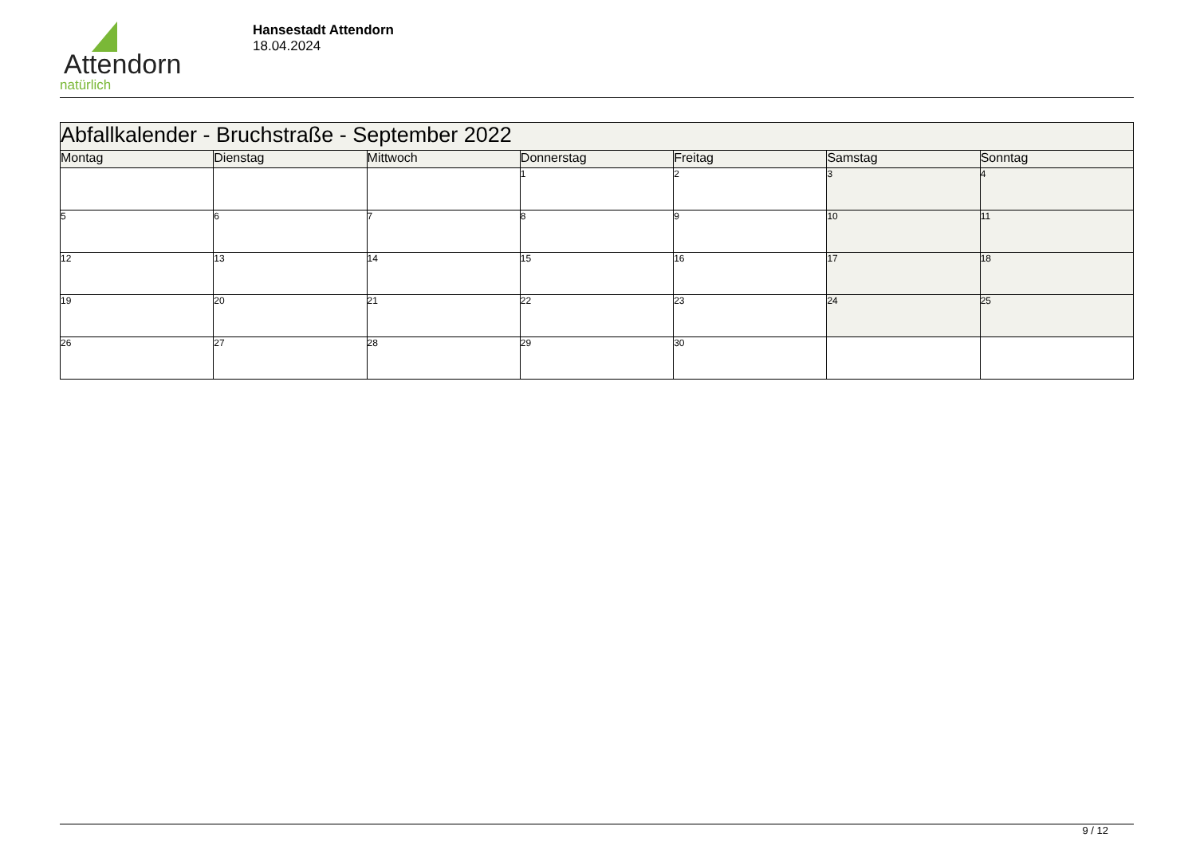Attendorn
natürlich
Hansestadt Attendorn
18.04.2024
| Abfallkalender - Bruchstraße - September 2022 | | | | | | |
| Montag | Dienstag | Mittwoch | Donnerstag | Freitag | Samstag | Sonntag |
| | | | 1 | 2 | 3 | 4 |
| 5 | 6 | 7 | 8 | 9 | 10 | 11 |
| 12 | 13 | 14 | 15 | 16 | 17 | 18 |
| 19 | 20 | 21 | 22 | 23 | 24 | 25 |
| 26 | 27 | 28 | 29 | 30 | | |
9 / 12